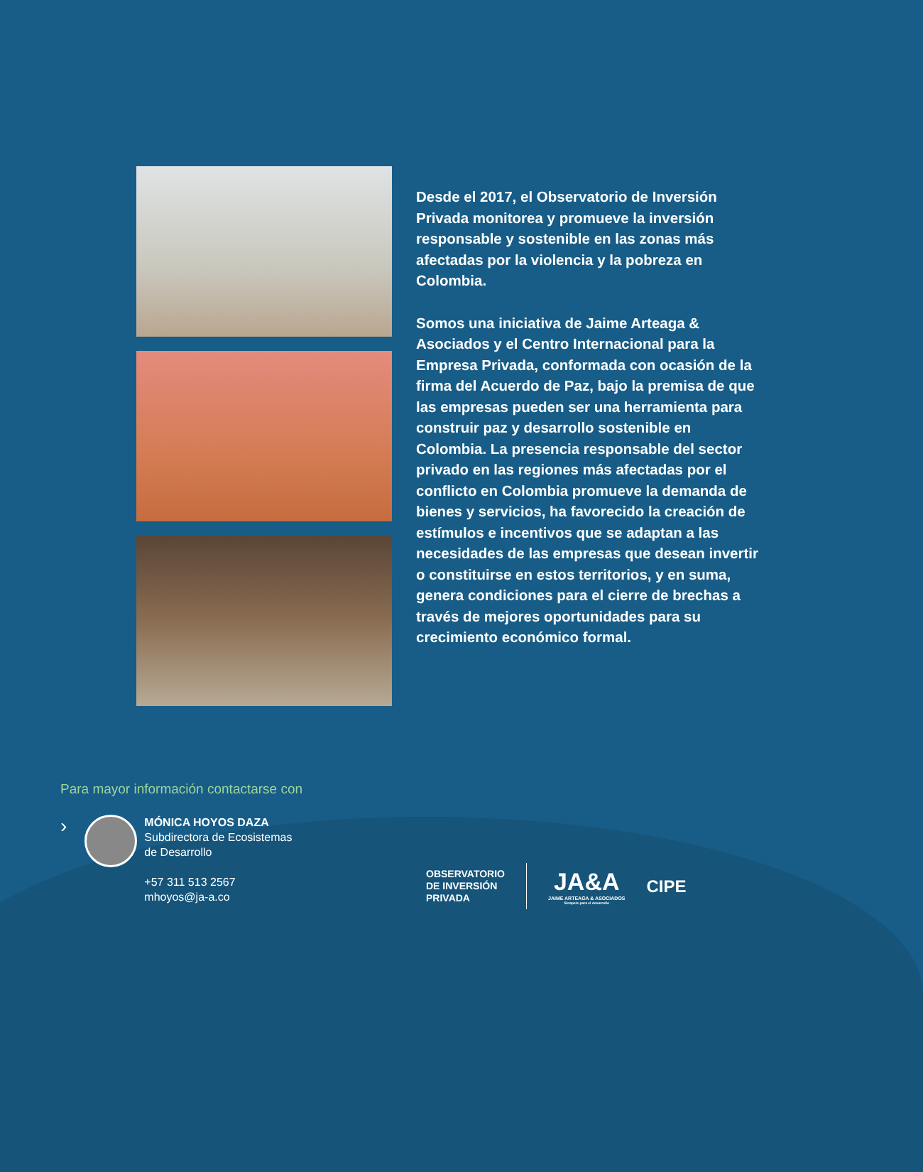Desde el 2017, el Observatorio de Inversión Privada monitorea y promueve la inversión responsable y sostenible en las zonas más afectadas por la violencia y la pobreza en Colombia.
Somos una iniciativa de Jaime Arteaga & Asociados y el Centro Internacional para la Empresa Privada, conformada con ocasión de la firma del Acuerdo de Paz, bajo la premisa de que las empresas pueden ser una herramienta para construir paz y desarrollo sostenible en Colombia. La presencia responsable del sector privado en las regiones más afectadas por el conflicto en Colombia promueve la demanda de bienes y servicios, ha favorecido la creación de estímulos e incentivos que se adaptan a las necesidades de las empresas que desean invertir o constituirse en estos territorios, y en suma, genera condiciones para el cierre de brechas a través de mejores oportunidades para su crecimiento económico formal.
Para mayor información contactarse con
›
MÓNICA HOYOS DAZA
Subdirectora de Ecosistemas
de Desarrollo
+57 311 513 2567
mhoyos@ja-a.co
OBSERVATORIO
DE INVERSIÓN
PRIVADA
JA&A
JAIME ARTEAGA & ASOCIADOS
Sinapsis para el desarrollo
CIPE